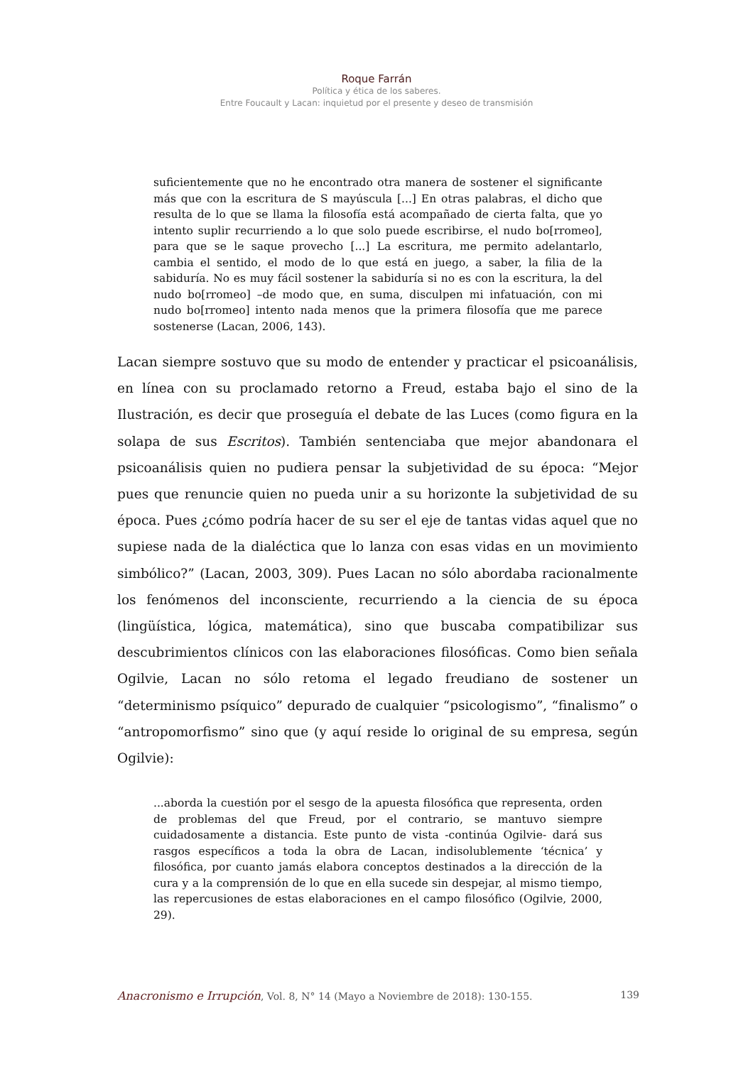Roque Farrán
Política y ética de los saberes.
Entre Foucault y Lacan: inquietud por el presente y deseo de transmisión
suficientemente que no he encontrado otra manera de sostener el significante más que con la escritura de S mayúscula [...] En otras palabras, el dicho que resulta de lo que se llama la filosofía está acompañado de cierta falta, que yo intento suplir recurriendo a lo que solo puede escribirse, el nudo bo[rromeo], para que se le saque provecho [...] La escritura, me permito adelantarlo, cambia el sentido, el modo de lo que está en juego, a saber, la filia de la sabiduría. No es muy fácil sostener la sabiduría si no es con la escritura, la del nudo bo[rromeo] –de modo que, en suma, disculpen mi infatuación, con mi nudo bo[rromeo] intento nada menos que la primera filosofía que me parece sostenerse (Lacan, 2006, 143).
Lacan siempre sostuvo que su modo de entender y practicar el psicoanálisis, en línea con su proclamado retorno a Freud, estaba bajo el sino de la Ilustración, es decir que proseguía el debate de las Luces (como figura en la solapa de sus Escritos). También sentenciaba que mejor abandonara el psicoanálisis quien no pudiera pensar la subjetividad de su época: “Mejor pues que renuncie quien no pueda unir a su horizonte la subjetividad de su época. Pues ¿cómo podría hacer de su ser el eje de tantas vidas aquel que no supiese nada de la dialéctica que lo lanza con esas vidas en un movimiento simbólico?” (Lacan, 2003, 309). Pues Lacan no sólo abordaba racionalmente los fenómenos del inconsciente, recurriendo a la ciencia de su época (lingüística, lógica, matemática), sino que buscaba compatibilizar sus descubrimientos clínicos con las elaboraciones filosóficas. Como bien señala Ogilvie, Lacan no sólo retoma el legado freudiano de sostener un “determinismo psíquico” depurado de cualquier “psicologismo”, “finalismo” o “antropomorfismo” sino que (y aquí reside lo original de su empresa, según Ogilvie):
...aborda la cuestión por el sesgo de la apuesta filosófica que representa, orden de problemas del que Freud, por el contrario, se mantuvo siempre cuidadosamente a distancia. Este punto de vista -continúa Ogilvie- dará sus rasgos específicos a toda la obra de Lacan, indisolublemente ‘técnica’ y filosófica, por cuanto jamás elabora conceptos destinados a la dirección de la cura y a la comprensión de lo que en ella sucede sin despejar, al mismo tiempo, las repercusiones de estas elaboraciones en el campo filosófico (Ogilvie, 2000, 29).
Anacronismo e Irrupción, Vol. 8, N° 14 (Mayo a Noviembre de 2018): 130-155. 139